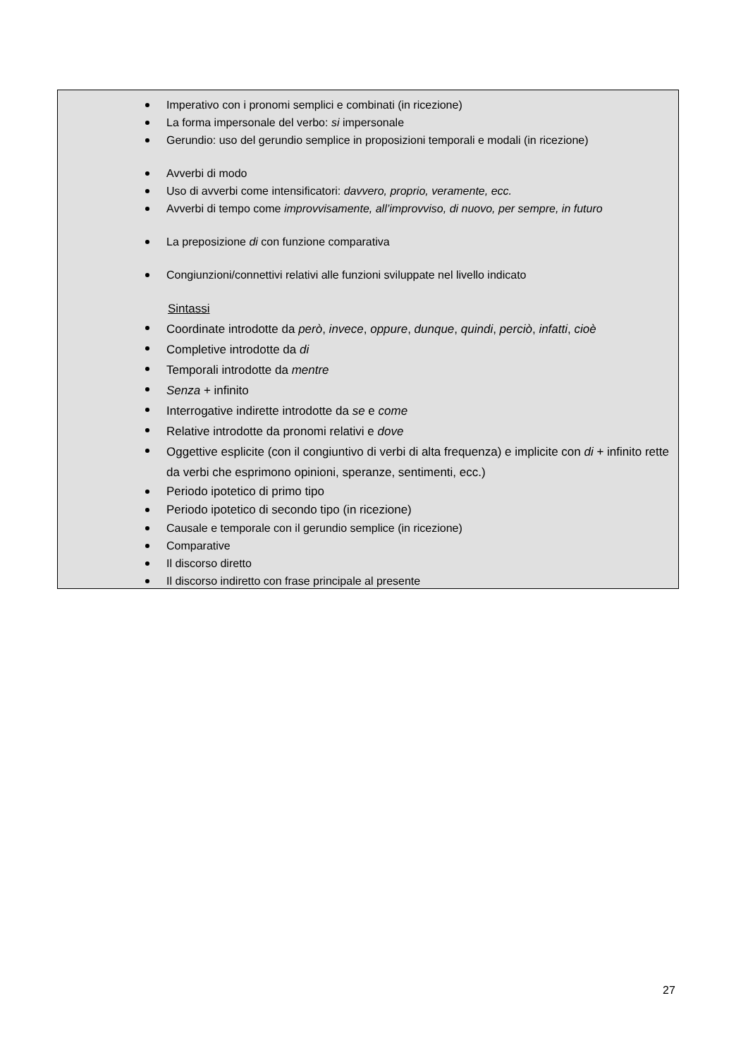Imperativo con i pronomi semplici e combinati (in ricezione)
La forma impersonale del verbo: si impersonale
Gerundio: uso del gerundio semplice in proposizioni temporali e modali (in ricezione)
Avverbi di modo
Uso di avverbi come intensificatori: davvero, proprio, veramente, ecc.
Avverbi di tempo come improvvisamente, all’improvviso, di nuovo, per sempre, in futuro
La preposizione di con funzione comparativa
Congiunzioni/connettivi relativi alle funzioni sviluppate nel livello indicato
Sintassi
Coordinate introdotte da però, invece, oppure, dunque, quindi, perciò, infatti, cioè
Completive introdotte da di
Temporali introdotte da mentre
Senza + infinito
Interrogative indirette introdotte da se e come
Relative introdotte da pronomi relativi e dove
Oggettive esplicite (con il congiuntivo di verbi di alta frequenza) e implicite con di + infinito rette da verbi che esprimono opinioni, speranze, sentimenti, ecc.)
Periodo ipotetico di primo tipo
Periodo ipotetico di secondo tipo (in ricezione)
Causale e temporale con il gerundio semplice (in ricezione)
Comparative
Il discorso diretto
Il discorso indiretto con frase principale al presente
27